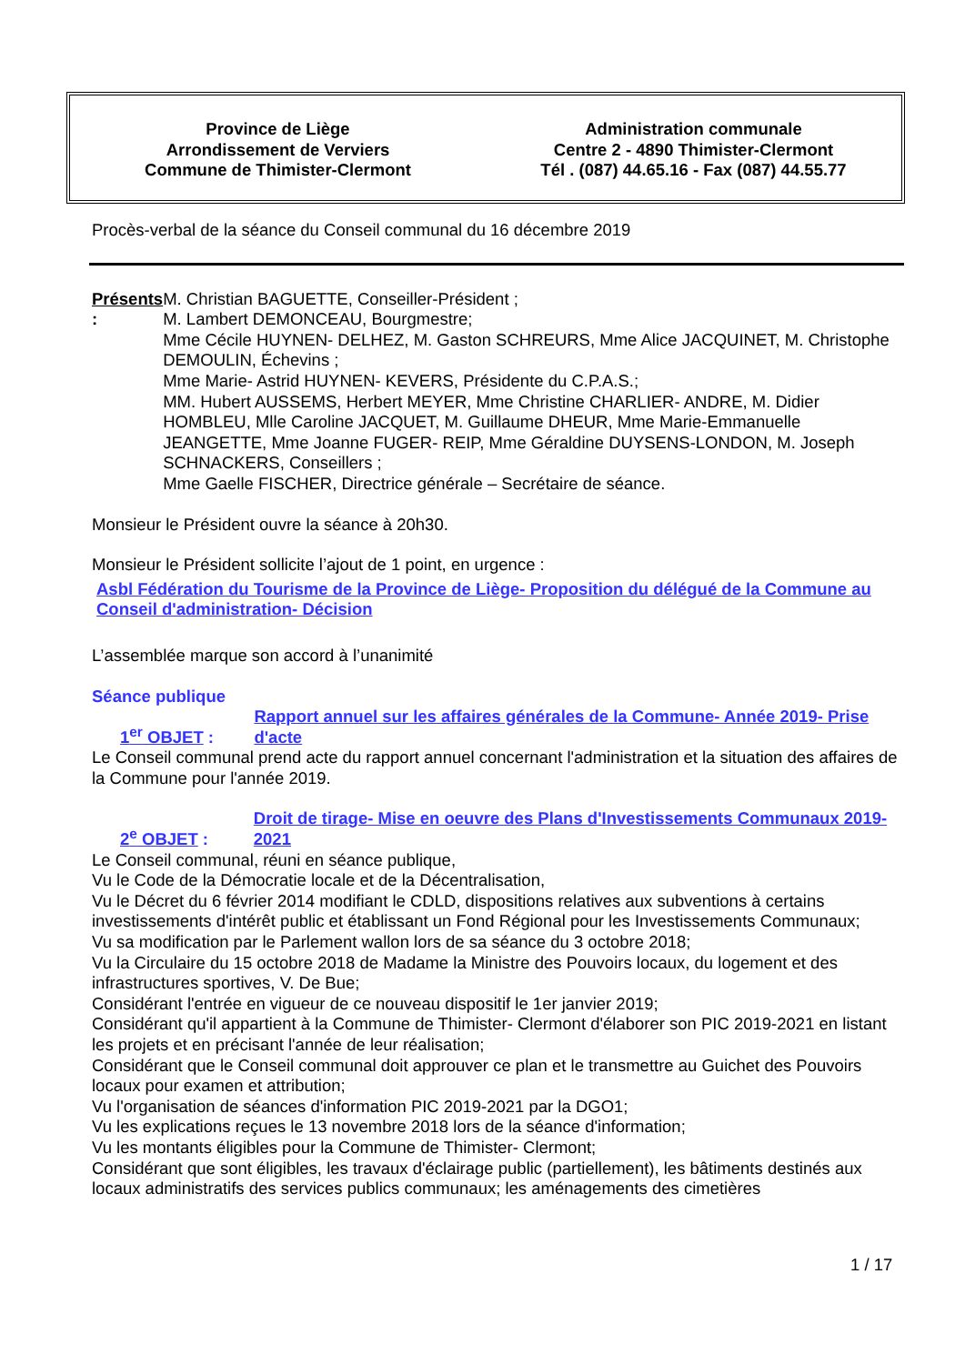Province de Liège
Arrondissement de Verviers
Commune de Thimister-Clermont
Administration communale
Centre 2 - 4890 Thimister-Clermont
Tél . (087) 44.65.16 - Fax (087) 44.55.77
Procès-verbal de la séance du Conseil communal du 16 décembre 2019
Présents : M. Christian BAGUETTE, Conseiller-Président ;
M. Lambert DEMONCEAU, Bourgmestre;
Mme Cécile HUYNEN- DELHEZ, M. Gaston SCHREURS, Mme Alice JACQUINET, M. Christophe DEMOULIN, Échevins ;
Mme Marie- Astrid HUYNEN- KEVERS, Présidente du C.P.A.S.;
MM. Hubert AUSSEMS, Herbert MEYER, Mme Christine CHARLIER- ANDRE, M. Didier HOMBLEU, Mlle Caroline JACQUET, M. Guillaume DHEUR, Mme Marie-Emmanuelle JEANGETTE, Mme Joanne FUGER- REIP, Mme Géraldine DUYSENS-LONDON, M. Joseph SCHNACKERS, Conseillers ;
Mme Gaelle FISCHER, Directrice générale – Secrétaire de séance.
Monsieur le Président ouvre la séance à 20h30.
Monsieur le Président sollicite l’ajout de 1 point, en urgence :
Asbl Fédération du Tourisme de la Province de Liège- Proposition du délégué de la Commune au Conseil d'administration- Décision
L’assemblée marque son accord à l’unanimité
Séance publique
1<sup>er</sup> OBJET :
Rapport annuel sur les affaires générales de la Commune- Année 2019- Prise d'acte
Le Conseil communal prend acte du rapport annuel concernant l'administration et la situation des affaires de la Commune pour l'année 2019.
2<sup>e</sup> OBJET :
Droit de tirage- Mise en oeuvre des Plans d'Investissements Communaux 2019-2021
Le Conseil communal, réuni en séance publique,
Vu le Code de la Démocratie locale et de la Décentralisation,
Vu le Décret du 6 février 2014 modifiant le CDLD, dispositions relatives aux subventions à certains investissements d'intérêt public et établissant un Fond Régional pour les Investissements Communaux;
Vu sa modification par le Parlement wallon lors de sa séance du 3 octobre 2018;
Vu la Circulaire du 15 octobre 2018 de Madame la Ministre des Pouvoirs locaux, du logement et des infrastructures sportives, V. De Bue;
Considérant l'entrée en vigueur de ce nouveau dispositif le 1er janvier 2019;
Considérant qu'il appartient à la Commune de Thimister- Clermont d'élaborer son PIC 2019-2021 en listant les projets et en précisant l'année de leur réalisation;
Considérant que le Conseil communal doit approuver ce plan et le transmettre au Guichet des Pouvoirs locaux pour examen et attribution;
Vu l'organisation de séances d'information PIC 2019-2021 par la DGO1;
Vu les explications reçues le 13 novembre 2018 lors de la séance d'information;
Vu les montants éligibles pour la Commune de Thimister- Clermont;
Considérant que sont éligibles, les travaux d'éclairage public (partiellement), les bâtiments destinés aux locaux administratifs des services publics communaux; les aménagements des cimetières
1 / 17